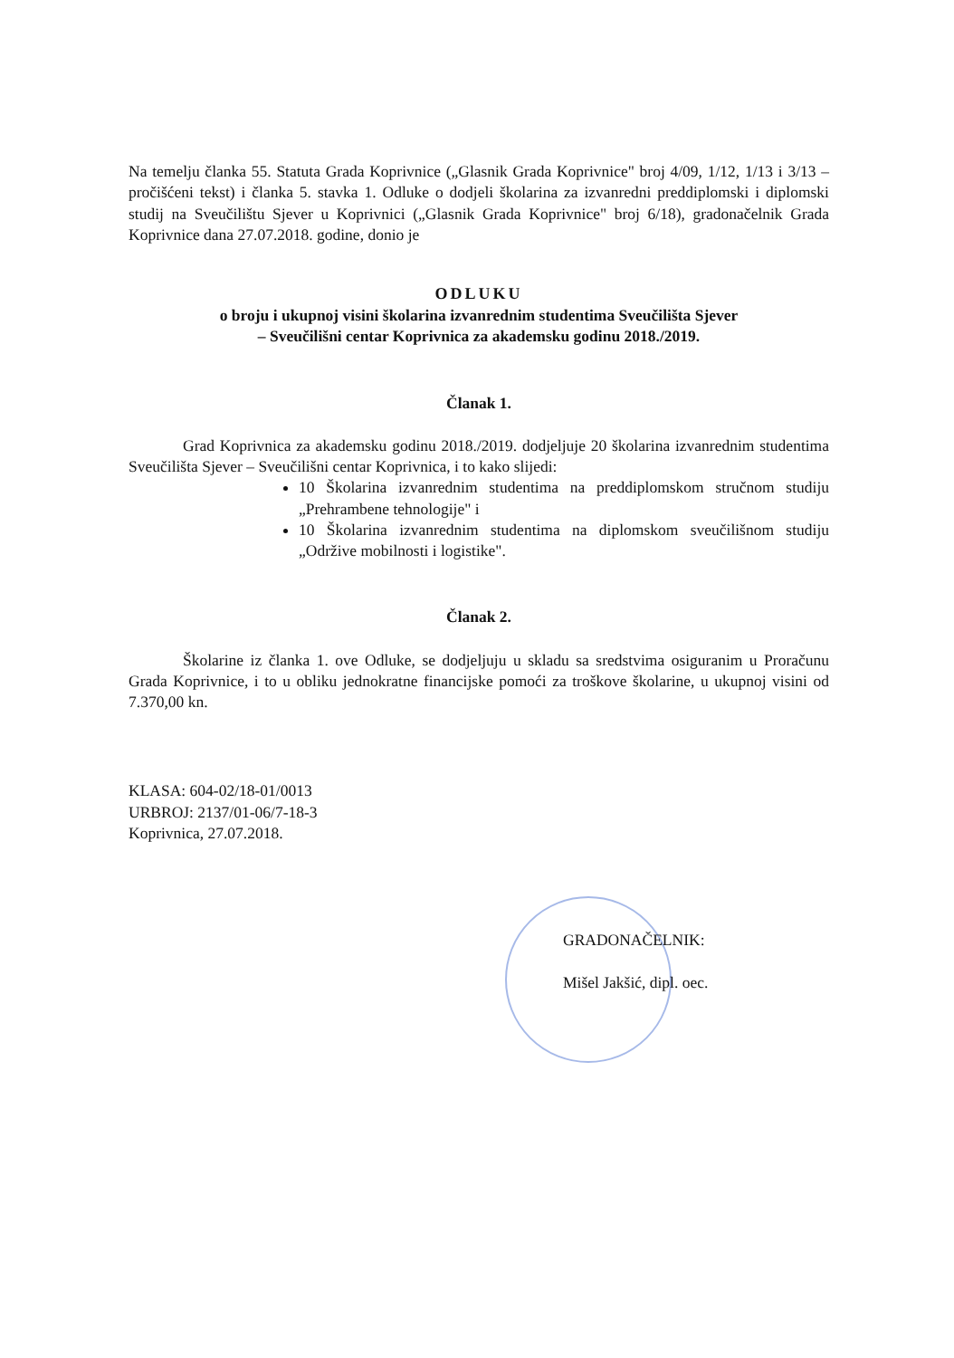Na temelju članka 55. Statuta Grada Koprivnice („Glasnik Grada Koprivnice" broj 4/09, 1/12, 1/13 i 3/13 – pročišćeni tekst) i članka 5. stavka 1. Odluke o dodjeli školarina za izvanredni preddiplomski i diplomski studij na Sveučilištu Sjever u Koprivnici („Glasnik Grada Koprivnice" broj 6/18), gradonačelnik Grada Koprivnice dana 27.07.2018. godine, donio je
ODLUKU
o broju i ukupnoj visini školarina izvanrednim studentima Sveučilišta Sjever
– Sveučilišni centar Koprivnica za akademsku godinu 2018./2019.
Članak 1.
Grad Koprivnica za akademsku godinu 2018./2019. dodjeljuje 20 školarina izvanrednim studentima Sveučilišta Sjever – Sveučilišni centar Koprivnica, i to kako slijedi:
10 Školarina izvanrednim studentima na preddiplomskom stručnom studiju „Prehrambene tehnologije" i
10 Školarina izvanrednim studentima na diplomskom sveučilišnom studiju „Održive mobilnosti i logistike".
Članak 2.
Školarine iz članka 1. ove Odluke, se dodjeljuju u skladu sa sredstvima osiguranim u Proračunu Grada Koprivnice, i to u obliku jednokratne financijske pomoći za troškove školarine, u ukupnoj visini od 7.370,00 kn.
KLASA: 604-02/18-01/0013
URBROJ: 2137/01-06/7-18-3
Koprivnica, 27.07.2018.
GRADONAČELNIK:
Mišel Jakšić, dipl. oec.